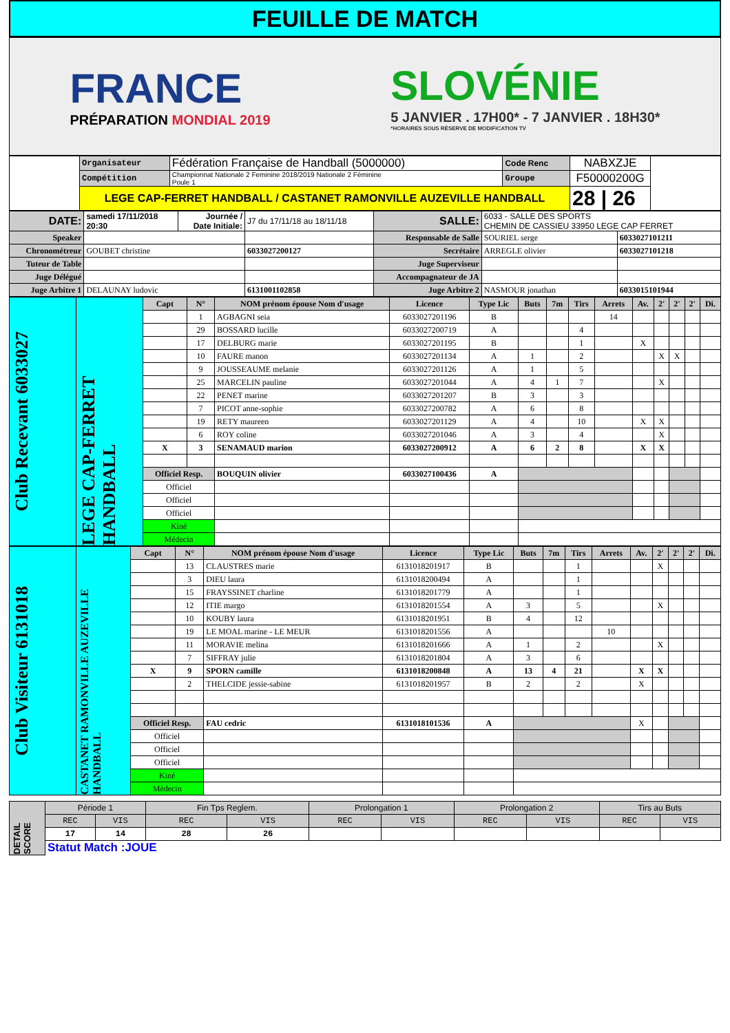FEUILLE DE MATCH
FRANCE
PRÉPARATION MONDIAL 2019
SLOVÉNIE
5 JANVIER . 17H00* - 7 JANVIER . 18H30*
*HORAIRES SOUS RÉSERVE DE MODIFICATION TV
| | Organisateur | Fédération Française de Handball (5000000) | Code Renc | NABXZJE | |
| | Compétition | Championnat Nationale 2 Feminine 2018/2019 Nationale 2 Féminine Poule 1 | Groupe | F50000200G | |
| | LEGE CAP-FERRET HANDBALL / CASTANET RAMONVILLE AUZEVILLE HANDBALL | | | 28 / 26 | |
| DATE: | samedi 17/11/2018 20:30 | Journée / Date Initiale: | J7 du 17/11/18 au 18/11/18 | SALLE: | 6033 - SALLE DES SPORTS CHEMIN DE CASSIEU 33950 LEGE CAP FERRET | |
| Speaker | | | | Responsable de Salle | SOURIEL serge | 6033027101211 |
| Chronométreur | GOUBET christine | | 6033027200127 | Secrétaire | ARREGLE olivier | 6033027101218 |
| Tuteur de Table | | | | Juge Superviseur | | |
| Juge Délégué | | | | Accompagnateur de JA | | |
| Juge Arbitre 1 | DELAUNAY ludovic | | 6131001102858 | Juge Arbitre 2 | NASMOUR jonathan | 6033015101944 |
| Club Recevant 6033027 | LEGE CAP-FERRET HANDBALL | Capt | N° | NOM prénom épouse Nom d'usage | Licence | Type Lic | Buts | 7m | Tirs | Arrets | Av. | 2' | 2' | 2' | Di. |
| | | | 1 | AGBAGNI seia | 6033027201196 | B | | | | 14 | | | | | |
| | | | 29 | BOSSARD lucille | 6033027200719 | A | | | 4 | | | | | | |
| | | | 17 | DELBURG marie | 6033027201195 | B | | | 1 | | X | | | | |
| | | | 10 | FAURE manon | 6033027201134 | A | 1 | | 2 | | | X | X | | |
| | | | 9 | JOUSSEAUME melanie | 6033027201126 | A | 1 | | 5 | | | | | | |
| | | | 25 | MARCELIN pauline | 6033027201044 | A | 4 | 1 | 7 | | | X | | | |
| | | | 22 | PENET marine | 6033027201207 | B | 3 | | 3 | | | | | | |
| | | | 7 | PICOT anne-sophie | 6033027200782 | A | 6 | | 8 | | | | | | |
| | | | 19 | RETY maureen | 6033027201129 | A | 4 | | 10 | | X | X | | | |
| | | | 6 | ROY coline | 6033027201046 | A | 3 | | 4 | | | X | | | |
| | | X | 3 | SENAMAUD marion | 6033027200912 | A | 6 | 2 | 8 | | X | X | | | |
| | | Officiel Resp. | | BOUQUIN olivier | 6033027100436 | A | | | | | | | | | |
| | | Officiel | | | | | | | | | | | | | |
| | | Officiel | | | | | | | | | | | | | |
| | | Officiel | | | | | | | | | | | | | |
| | | Kiné | | | | | | | | | | | | | |
| | | Médecin | | | | | | | | | | | | | |
| Club Visiteur 6131018 | CASTANET RAMONVILLE AUZEVILLE HANDBALL | Capt | N° | NOM prénom épouse Nom d'usage | Licence | Type Lic | Buts | 7m | Tirs | Arrets | Av. | 2' | 2' | 2' | Di. |
| | | | 13 | CLAUSTRES marie | 6131018201917 | B | | | 1 | | | X | | | |
| | | | 3 | DIEU laura | 6131018200494 | A | | | 1 | | | | | | |
| | | | 15 | FRAYSSINET charline | 6131018201779 | A | | | 1 | | | | | | |
| | | | 12 | ITIE margo | 6131018201554 | A | 3 | | 5 | | | X | | | |
| | | | 10 | KOUBY laura | 6131018201951 | B | 4 | | 12 | | | | | | |
| | | | 19 | LE MOAL marine - LE MEUR | 6131018201556 | A | | | | 10 | | | | | |
| | | | 11 | MORAVIE melina | 6131018201666 | A | 1 | | 2 | | | X | | | |
| | | | 7 | SIFFRAY julie | 6131018201804 | A | 3 | | 6 | | | | | | |
| | | X | 9 | SPORN camille | 6131018200848 | A | 13 | 4 | 21 | | X | X | | | |
| | | | 2 | THELCIDE jessie-sabine | 6131018201957 | B | 2 | | 2 | | X | | | | |
| | | Officiel Resp. | | FAU cedric | 6131018101536 | A | | | | | X | | | | |
| | | Officiel | | | | | | | | | | | | | |
| | | Officiel | | | | | | | | | | | | | |
| | | Officiel | | | | | | | | | | | | | |
| | | Kiné | | | | | | | | | | | | | |
| | | Médecin | | | | | | | | | | | | | |
| DETAIL SCORE | Période 1 | | Fin Tps Reglem. | | Prolongation 1 | | Prolongation 2 | | Tirs au Buts | |
| | REC | VIS | REC | VIS | REC | VIS | REC | VIS | REC | VIS |
| | 17 | 14 | 28 | 26 | | | | | | |
| | Statut Match :JOUE | | | | | | | | | |